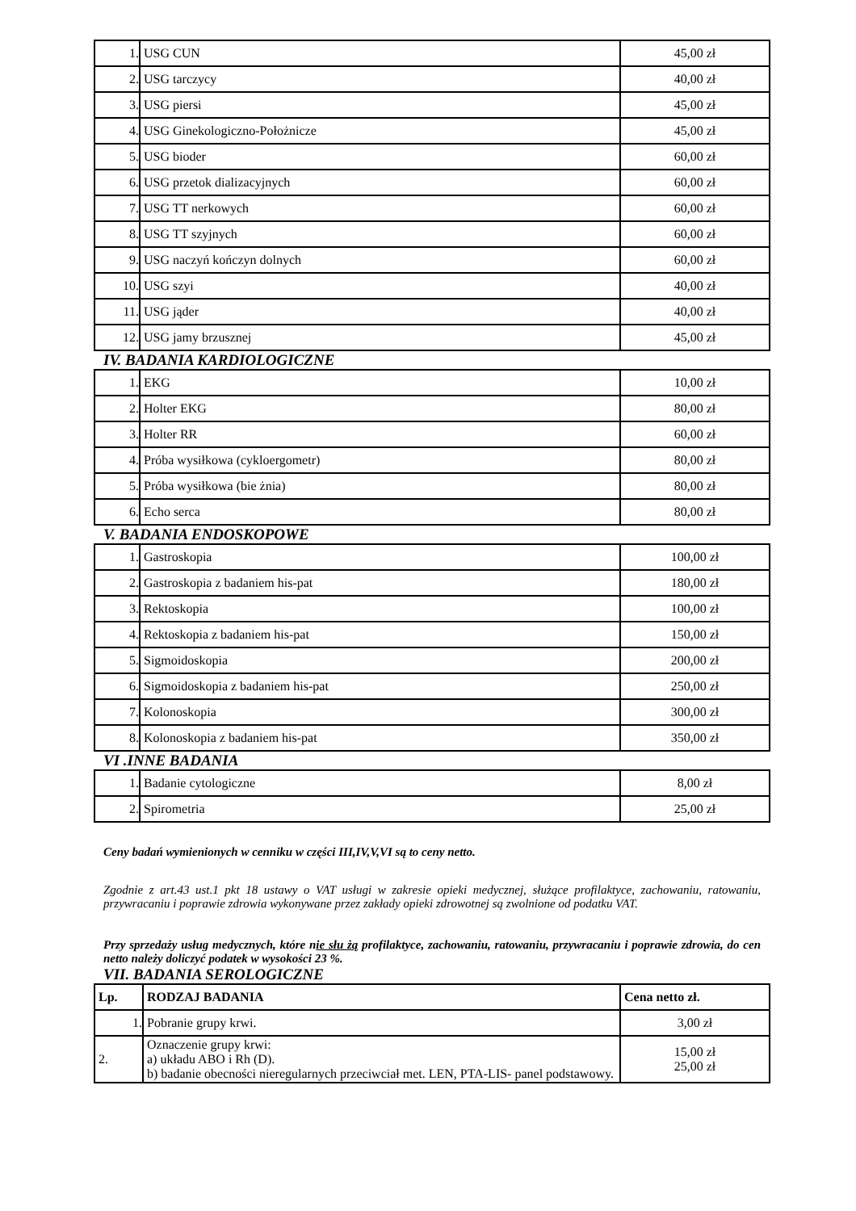| 1. | USG CUN | 45,00 zł |
| 2. | USG tarczycy | 40,00 zł |
| 3. | USG piersi | 45,00 zł |
| 4. | USG Ginekologiczno-Położnicze | 45,00 zł |
| 5. | USG bioder | 60,00 zł |
| 6. | USG przetok dializacyjnych | 60,00 zł |
| 7. | USG TT nerkowych | 60,00 zł |
| 8. | USG TT szyjnych | 60,00 zł |
| 9. | USG naczyń kończyn dolnych | 60,00 zł |
| 10. | USG szyi | 40,00 zł |
| 11. | USG jąder | 40,00 zł |
| 12. | USG jamy brzusznej | 45,00 zł |
IV. BADANIA KARDIOLOGICZNE
| 1. | EKG | 10,00 zł |
| 2. | Holter EKG | 80,00 zł |
| 3. | Holter RR | 60,00 zł |
| 4. | Próba wysiłkowa (cykloergometr) | 80,00 zł |
| 5. | Próba wysiłkowa (bie żnia) | 80,00 zł |
| 6. | Echo serca | 80,00 zł |
V. BADANIA ENDOSKOPOWE
| 1. | Gastroskopia | 100,00 zł |
| 2. | Gastroskopia z badaniem his-pat | 180,00 zł |
| 3. | Rektoskopia | 100,00 zł |
| 4. | Rektoskopia z badaniem his-pat | 150,00 zł |
| 5. | Sigmoidoskopia | 200,00 zł |
| 6. | Sigmoidoskopia z badaniem his-pat | 250,00 zł |
| 7. | Kolonoskopia | 300,00 zł |
| 8. | Kolonoskopia z badaniem his-pat | 350,00 zł |
VI .INNE BADANIA
| 1. | Badanie cytologiczne | 8,00 zł |
| 2. | Spirometria | 25,00 zł |
Ceny badań wymienionych w cenniku w części III,IV,V,VI są to ceny netto.
Zgodnie z art.43 ust.1 pkt 18 ustawy o VAT usługi w zakresie opieki medycznej, służące profilaktyce, zachowaniu, ratowaniu, przywracaniu i poprawie zdrowia wykonywane przez zakłady opieki zdrowotnej są zwolnione od podatku VAT.
Przy sprzedaży usług medycznych, które nie słu żą profilaktyce, zachowaniu, ratowaniu, przywracaniu i poprawie zdrowia, do cen netto należy doliczyć podatek w wysokości 23 %.
VII. BADANIA SEROLOGICZNE
| Lp. | RODZAJ BADANIA | Cena netto zł. |
| --- | --- | --- |
| 1. | Pobranie grupy krwi. | 3,00 zł |
| 2. | Oznaczenie grupy krwi: a) układu ABO i Rh (D). b) badanie obecności nieregularnych przeciwciał met. LEN, PTA-LIS- panel podstawowy. | 15,00 zł 25,00 zł |